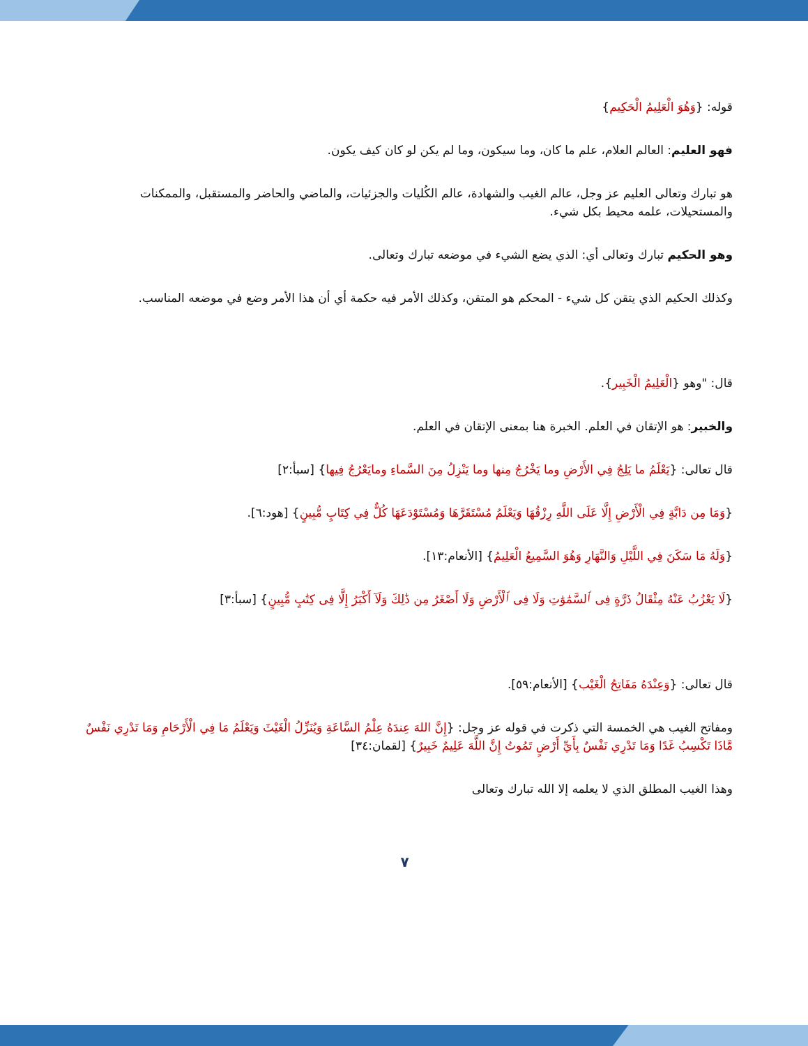قوله: {وَهُوَ الْعَلِيمُ الْحَكِيم}
فهو العليم: العالم العلام، علم ما كان، وما سيكون، وما لم يكن لو كان كيف يكون.
هو تبارك وتعالى العليم عز وجل، عالم الغيب والشهادة، عالم الكُليات والجزئيات، والماضي والحاضر والمستقبل، والممكنات والمستحيلات، علمه محيط بكل شيء.
وهو الحكيم تبارك وتعالى أي: الذي يضع الشيء في موضعه تبارك وتعالى.
وكذلك الحكيم الذي يتقن كل شيء - المحكم هو المتقن، وكذلك الأمر فيه حكمة أي أن هذا الأمر وضع في موضعه المناسب.
قال: "وهو {الْعَلِيمُ الْخَبِير}.
والخبير: هو الإتقان في العلم. الخبرة هنا بمعنى الإتقان في العلم.
قال تعالى: {يَعْلَمُ ما يَلِجُ فِي الأَرْضِ وما يَخْرُجُ مِنها وما يَنْزِلُ مِنَ السَّماءِ ومايَعْرُجُ فِيها} [سبأ:٢]
{وَمَا مِن دَابَّةٍ فِي الْأَرْضِ إِلَّا عَلَى اللَّهِ رِزْقُهَا وَيَعْلَمُ مُسْتَقَرَّهَا وَمُسْتَوْدَعَهَا كُلٌّ فِي كِتَابٍ مُّبِينٍ} [هود:٦].
{وَلَهُ مَا سَكَنَ فِي اللَّيْلِ وَالنَّهَارِ وَهُوَ السَّمِيعُ الْعَلِيمُ} [الأنعام:١٣].
{لَا يَعْزُبُ عَنْهُ مِثْقَالُ ذَرَّةٍ فِى ٱلسَّمَٰوَٰتِ وَلَا فِى ٱلْأَرْضِ وَلَا أَصْغَرُ مِن ذَٰلِكَ وَلَآ أَكْبَرُ إِلَّا فِى كِتَٰبٍ مُّبِينٍ} [سبأ:٣]
قال تعالى: {وَعِنْدَهُ مَفَاتِحُ الْغَيْب} [الأنعام:٥٩].
ومفاتح الغيب هي الخمسة التي ذكرت في قوله عز وجل: {إِنَّ اللهَ عِندَهُ عِلْمُ السَّاعَةِ وَيُنَزِّلُ الْغَيْثَ وَيَعْلَمُ مَا فِي الْأَرْحَامِ وَمَا تَدْرِي نَفْسٌ مَّاذَا تَكْسِبُ غَدًا وَمَا تَدْرِي نَفْسٌ بِأَيِّ أَرْضٍ تَمُوتُ إِنَّ اللَّهَ عَلِيمٌ خَبِيرٌ} [لقمان:٣٤]
وهذا الغيب المطلق الذي لا يعلمه إلا الله تبارك وتعالى
٧